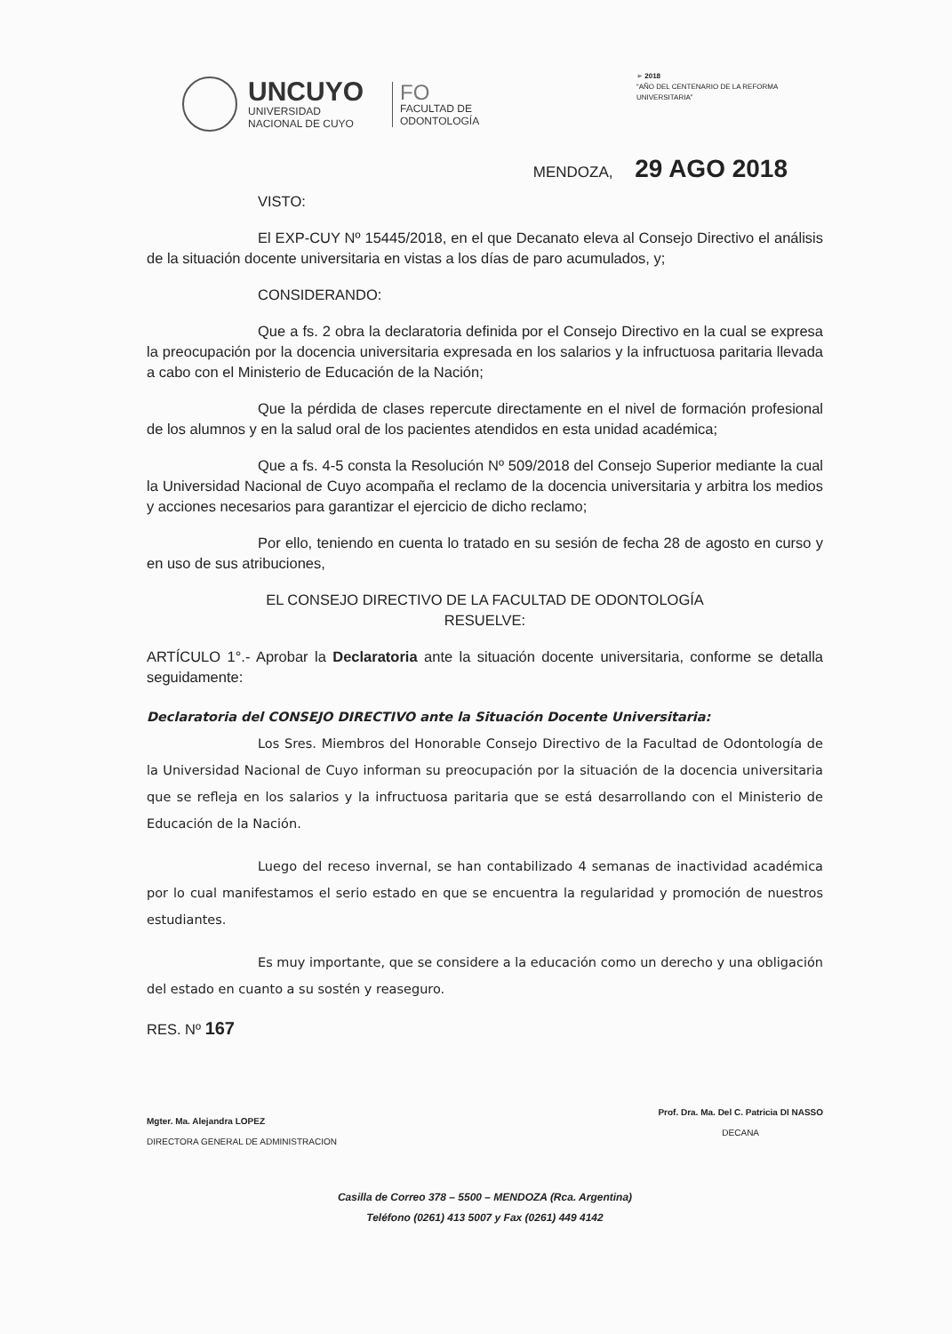UNCUYO
UNIVERSIDAD
NACIONAL DE CUYO
FO
FACULTAD DE
ODONTOLOGÍA
➢ 2018
“AÑO DEL CENTENARIO DE LA REFORMA UNIVERSITARIA”
MENDOZA, 29 AGO 2018
VISTO:
El EXP-CUY Nº 15445/2018, en el que Decanato eleva al Consejo Directivo el análisis de la situación docente universitaria en vistas a los días de paro acumulados, y;
CONSIDERANDO:
Que a fs. 2 obra la declaratoria definida por el Consejo Directivo en la cual se expresa la preocupación por la docencia universitaria expresada en los salarios y la infructuosa paritaria llevada a cabo con el Ministerio de Educación de la Nación;
Que la pérdida de clases repercute directamente en el nivel de formación profesional de los alumnos y en la salud oral de los pacientes atendidos en esta unidad académica;
Que a fs. 4-5 consta la Resolución Nº 509/2018 del Consejo Superior mediante la cual la Universidad Nacional de Cuyo acompaña el reclamo de la docencia universitaria y arbitra los medios y acciones necesarios para garantizar el ejercicio de dicho reclamo;
Por ello, teniendo en cuenta lo tratado en su sesión de fecha 28 de agosto en curso y en uso de sus atribuciones,
EL CONSEJO DIRECTIVO DE LA FACULTAD DE ODONTOLOGÍA
RESUELVE:
ARTÍCULO 1°.- Aprobar la Declaratoria ante la situación docente universitaria, conforme se detalla seguidamente:
Declaratoria del CONSEJO DIRECTIVO ante la Situación Docente Universitaria:
Los Sres. Miembros del Honorable Consejo Directivo de la Facultad de Odontología de la Universidad Nacional de Cuyo informan su preocupación por la situación de la docencia universitaria que se refleja en los salarios y la infructuosa paritaria que se está desarrollando con el Ministerio de Educación de la Nación.
Luego del receso invernal, se han contabilizado 4 semanas de inactividad académica por lo cual manifestamos el serio estado en que se encuentra la regularidad y promoción de nuestros estudiantes.
Es muy importante, que se considere a la educación como un derecho y una obligación del estado en cuanto a su sostén y reaseguro.
RES. Nº 167
Mgter. Ma. Alejandra LOPEZ
DIRECTORA GENERAL DE ADMINISTRACION
Prof. Dra. Ma. Del C. Patricia DI NASSO
DECANA
Casilla de Correo 378 – 5500 – MENDOZA (Rca. Argentina)
Teléfono (0261) 413 5007 y Fax (0261) 449 4142